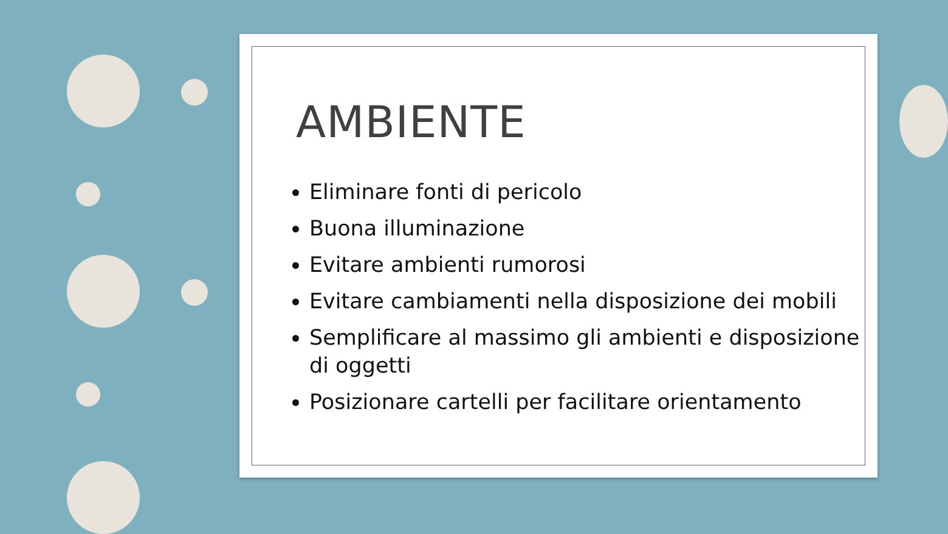AMBIENTE
Eliminare fonti di pericolo
Buona illuminazione
Evitare ambienti rumorosi
Evitare cambiamenti nella disposizione dei mobili
Semplificare al massimo gli ambienti e disposizione di oggetti
Posizionare cartelli per facilitare orientamento